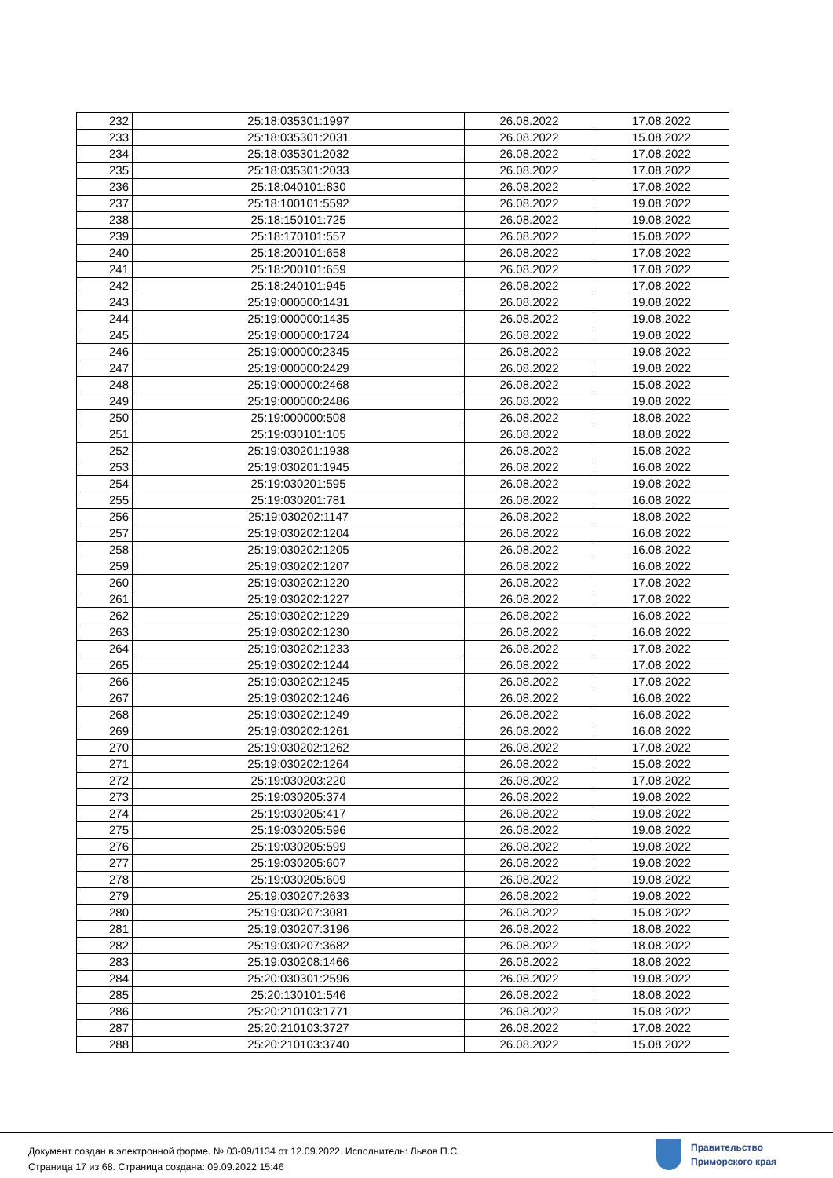| 232 | 25:18:035301:1997 | 26.08.2022 | 17.08.2022 |
| 233 | 25:18:035301:2031 | 26.08.2022 | 15.08.2022 |
| 234 | 25:18:035301:2032 | 26.08.2022 | 17.08.2022 |
| 235 | 25:18:035301:2033 | 26.08.2022 | 17.08.2022 |
| 236 | 25:18:040101:830 | 26.08.2022 | 17.08.2022 |
| 237 | 25:18:100101:5592 | 26.08.2022 | 19.08.2022 |
| 238 | 25:18:150101:725 | 26.08.2022 | 19.08.2022 |
| 239 | 25:18:170101:557 | 26.08.2022 | 15.08.2022 |
| 240 | 25:18:200101:658 | 26.08.2022 | 17.08.2022 |
| 241 | 25:18:200101:659 | 26.08.2022 | 17.08.2022 |
| 242 | 25:18:240101:945 | 26.08.2022 | 17.08.2022 |
| 243 | 25:19:000000:1431 | 26.08.2022 | 19.08.2022 |
| 244 | 25:19:000000:1435 | 26.08.2022 | 19.08.2022 |
| 245 | 25:19:000000:1724 | 26.08.2022 | 19.08.2022 |
| 246 | 25:19:000000:2345 | 26.08.2022 | 19.08.2022 |
| 247 | 25:19:000000:2429 | 26.08.2022 | 19.08.2022 |
| 248 | 25:19:000000:2468 | 26.08.2022 | 15.08.2022 |
| 249 | 25:19:000000:2486 | 26.08.2022 | 19.08.2022 |
| 250 | 25:19:000000:508 | 26.08.2022 | 18.08.2022 |
| 251 | 25:19:030101:105 | 26.08.2022 | 18.08.2022 |
| 252 | 25:19:030201:1938 | 26.08.2022 | 15.08.2022 |
| 253 | 25:19:030201:1945 | 26.08.2022 | 16.08.2022 |
| 254 | 25:19:030201:595 | 26.08.2022 | 19.08.2022 |
| 255 | 25:19:030201:781 | 26.08.2022 | 16.08.2022 |
| 256 | 25:19:030202:1147 | 26.08.2022 | 18.08.2022 |
| 257 | 25:19:030202:1204 | 26.08.2022 | 16.08.2022 |
| 258 | 25:19:030202:1205 | 26.08.2022 | 16.08.2022 |
| 259 | 25:19:030202:1207 | 26.08.2022 | 16.08.2022 |
| 260 | 25:19:030202:1220 | 26.08.2022 | 17.08.2022 |
| 261 | 25:19:030202:1227 | 26.08.2022 | 17.08.2022 |
| 262 | 25:19:030202:1229 | 26.08.2022 | 16.08.2022 |
| 263 | 25:19:030202:1230 | 26.08.2022 | 16.08.2022 |
| 264 | 25:19:030202:1233 | 26.08.2022 | 17.08.2022 |
| 265 | 25:19:030202:1244 | 26.08.2022 | 17.08.2022 |
| 266 | 25:19:030202:1245 | 26.08.2022 | 17.08.2022 |
| 267 | 25:19:030202:1246 | 26.08.2022 | 16.08.2022 |
| 268 | 25:19:030202:1249 | 26.08.2022 | 16.08.2022 |
| 269 | 25:19:030202:1261 | 26.08.2022 | 16.08.2022 |
| 270 | 25:19:030202:1262 | 26.08.2022 | 17.08.2022 |
| 271 | 25:19:030202:1264 | 26.08.2022 | 15.08.2022 |
| 272 | 25:19:030203:220 | 26.08.2022 | 17.08.2022 |
| 273 | 25:19:030205:374 | 26.08.2022 | 19.08.2022 |
| 274 | 25:19:030205:417 | 26.08.2022 | 19.08.2022 |
| 275 | 25:19:030205:596 | 26.08.2022 | 19.08.2022 |
| 276 | 25:19:030205:599 | 26.08.2022 | 19.08.2022 |
| 277 | 25:19:030205:607 | 26.08.2022 | 19.08.2022 |
| 278 | 25:19:030205:609 | 26.08.2022 | 19.08.2022 |
| 279 | 25:19:030207:2633 | 26.08.2022 | 19.08.2022 |
| 280 | 25:19:030207:3081 | 26.08.2022 | 15.08.2022 |
| 281 | 25:19:030207:3196 | 26.08.2022 | 18.08.2022 |
| 282 | 25:19:030207:3682 | 26.08.2022 | 18.08.2022 |
| 283 | 25:19:030208:1466 | 26.08.2022 | 18.08.2022 |
| 284 | 25:20:030301:2596 | 26.08.2022 | 19.08.2022 |
| 285 | 25:20:130101:546 | 26.08.2022 | 18.08.2022 |
| 286 | 25:20:210103:1771 | 26.08.2022 | 15.08.2022 |
| 287 | 25:20:210103:3727 | 26.08.2022 | 17.08.2022 |
| 288 | 25:20:210103:3740 | 26.08.2022 | 15.08.2022 |
Документ создан в электронной форме. № 03-09/1134 от 12.09.2022. Исполнитель: Львов П.С.
Страница 17 из 68. Страница создана: 09.09.2022 15:46
Правительство
Приморского края